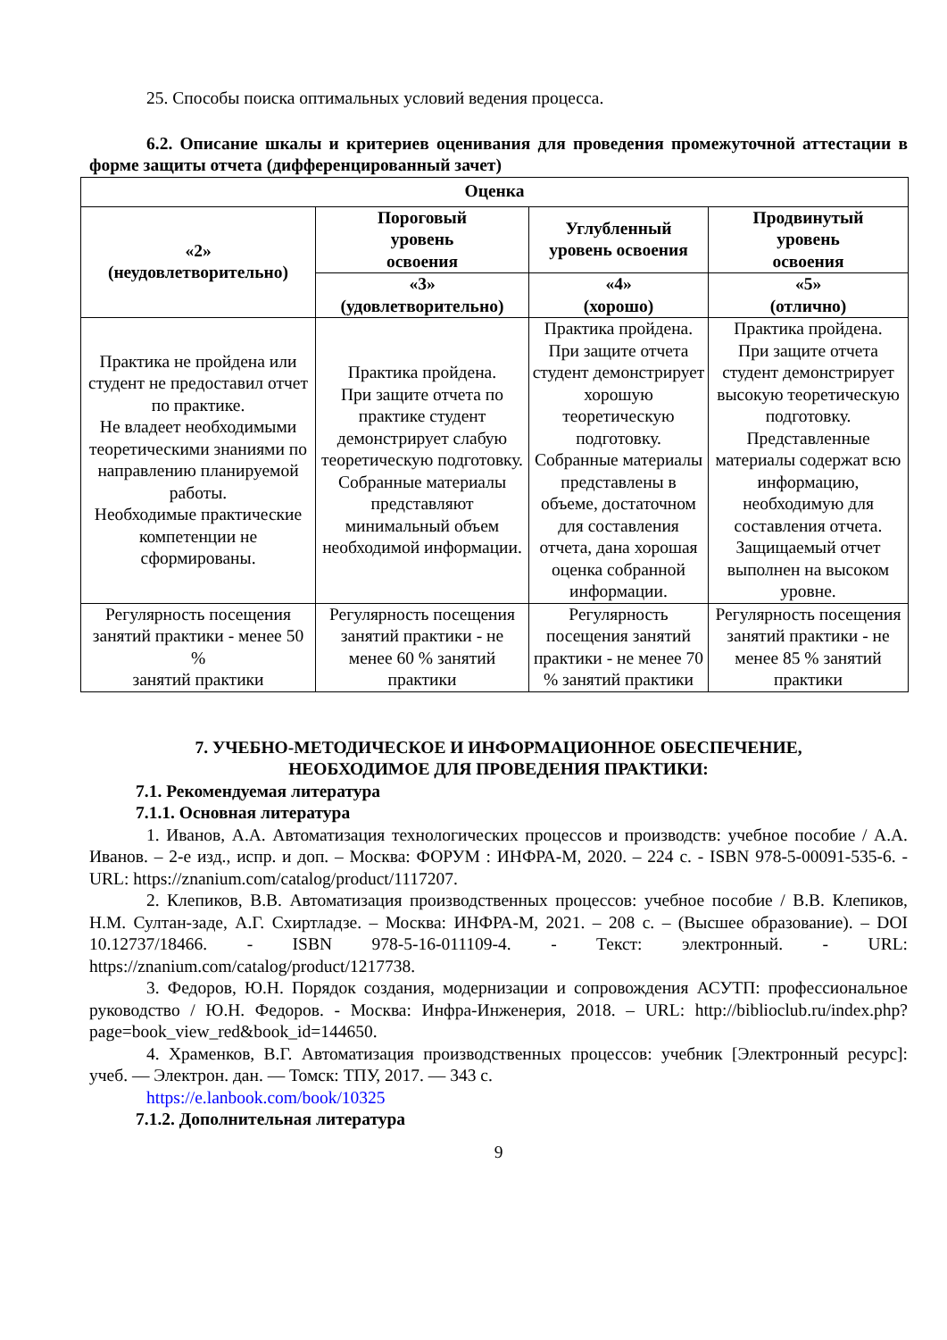25. Способы поиска оптимальных условий ведения процесса.
6.2. Описание шкалы и критериев оценивания для проведения промежуточной аттестации в форме защиты отчета (дифференцированный зачет)
| Оценка | | | |
| --- | --- | --- | --- |
| «2» (неудовлетворительно) | Пороговый уровень освоения | Углубленный уровень освоения | Продвинутый уровень освоения |
| | «3» (удовлетворительно) | «4» (хорошо) | «5» (отлично) |
| Практика не пройдена или студент не предоставил отчет по практике. Не владеет необходимыми теоретическими знаниями по направлению планируемой работы. Необходимые практические компетенции не сформированы. | Практика пройдена. При защите отчета по практике студент демонстрирует слабую теоретическую подготовку. Собранные материалы представляют минимальный объем необходимой информации. | Практика пройдена. При защите отчета студент демонстрирует хорошую теоретическую подготовку. Собранные материалы представлены в объеме, достаточном для составления отчета, дана хорошая оценка собранной информации. | Практика пройдена. При защите отчета студент демонстрирует высокую теоретическую подготовку. Представленные материалы содержат всю информацию, необходимую для составления отчета. Защищаемый отчет выполнен на высоком уровне. |
| Регулярность посещения занятий практики - менее 50 % занятий практики | Регулярность посещения занятий практики - не менее 60 % занятий практики | Регулярность посещения занятий практики - не менее 70 % занятий практики | Регулярность посещения занятий практики - не менее 85 % занятий практики |
7. УЧЕБНО-МЕТОДИЧЕСКОЕ И ИНФОРМАЦИОННОЕ ОБЕСПЕЧЕНИЕ,
НЕОБХОДИМОЕ ДЛЯ ПРОВЕДЕНИЯ ПРАКТИКИ:
7.1. Рекомендуемая литература
7.1.1. Основная литература
1. Иванов, А.А. Автоматизация технологических процессов и производств: учебное пособие / А.А. Иванов. – 2-е изд., испр. и доп. – Москва: ФОРУМ : ИНФРА-М, 2020. – 224 с. - ISBN 978-5-00091-535-6. - URL: https://znanium.com/catalog/product/1117207.
2. Клепиков, В.В. Автоматизация производственных процессов: учебное пособие / В.В. Клепиков, Н.М. Султан-заде, А.Г. Схиртладзе. – Москва: ИНФРА-М, 2021. – 208 с. – (Высшее образование). – DOI 10.12737/18466. - ISBN 978-5-16-011109-4. - Текст: электронный. - URL: https://znanium.com/catalog/product/1217738.
3. Федоров, Ю.Н. Порядок создания, модернизации и сопровождения АСУТП: профессиональное руководство / Ю.Н. Федоров. - Москва: Инфра-Инженерия, 2018. – URL: http://biblioclub.ru/index.php?page=book_view_red&book_id=144650.
4. Храменков, В.Г. Автоматизация производственных процессов: учебник [Электронный ресурс]: учеб. — Электрон. дан. — Томск: ТПУ, 2017. — 343 с.
https://e.lanbook.com/book/10325
7.1.2. Дополнительная литература
9